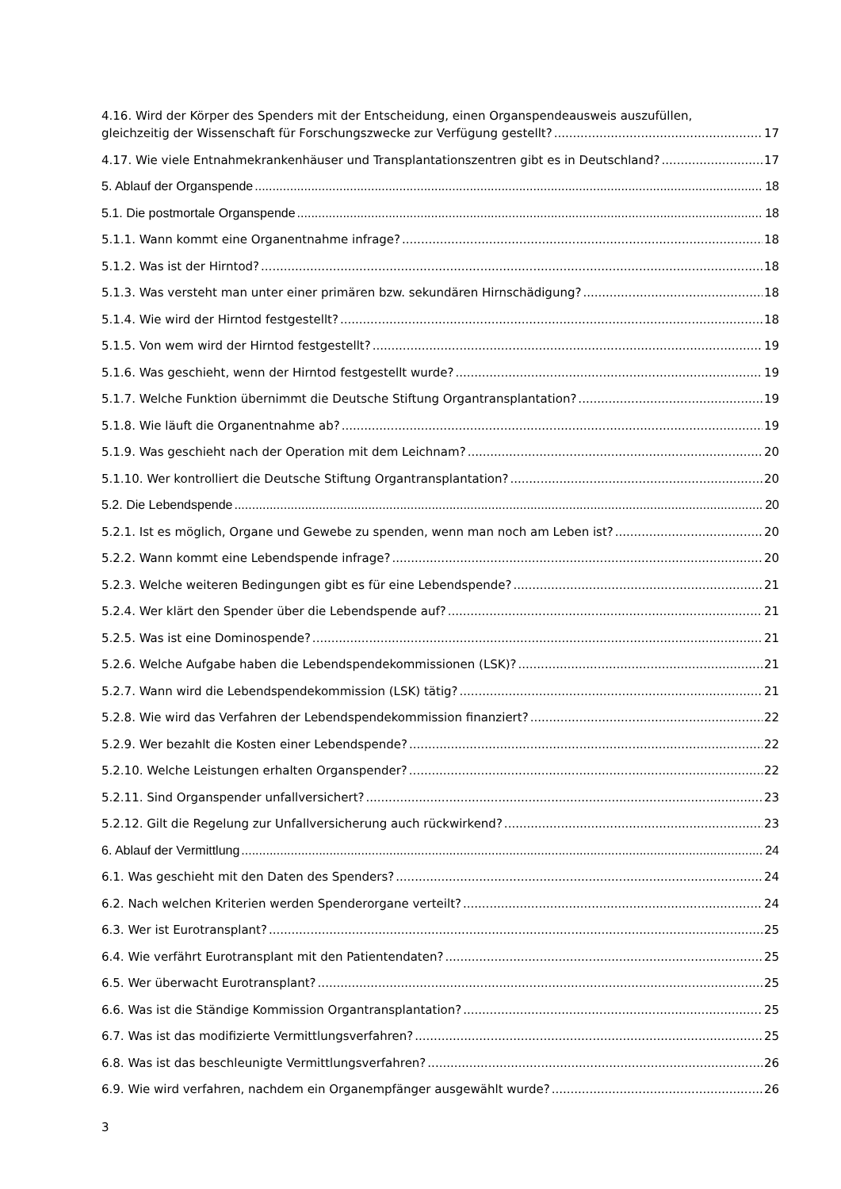4.16. Wird der Körper des Spenders mit der Entscheidung, einen Organspendeausweis auszufüllen,
gleichzeitig der Wissenschaft für Forschungszwecke zur Verfügung gestellt? 17
4.17. Wie viele Entnahmekrankenhäuser und Transplantationszentren gibt es in Deutschland? 17
5. Ablauf der Organspende 18
5.1. Die postmortale Organspende 18
5.1.1. Wann kommt eine Organentnahme infrage? 18
5.1.2. Was ist der Hirntod? 18
5.1.3. Was versteht man unter einer primären bzw. sekundären Hirnschädigung? 18
5.1.4. Wie wird der Hirntod festgestellt? 18
5.1.5. Von wem wird der Hirntod festgestellt? 19
5.1.6. Was geschieht, wenn der Hirntod festgestellt wurde? 19
5.1.7. Welche Funktion übernimmt die Deutsche Stiftung Organtransplantation? 19
5.1.8. Wie läuft die Organentnahme ab? 19
5.1.9. Was geschieht nach der Operation mit dem Leichnam? 20
5.1.10. Wer kontrolliert die Deutsche Stiftung Organtransplantation? 20
5.2. Die Lebendspende 20
5.2.1. Ist es möglich, Organe und Gewebe zu spenden, wenn man noch am Leben ist? 20
5.2.2. Wann kommt eine Lebendspende infrage? 20
5.2.3. Welche weiteren Bedingungen gibt es für eine Lebendspende? 21
5.2.4. Wer klärt den Spender über die Lebendspende auf? 21
5.2.5. Was ist eine Dominospende? 21
5.2.6. Welche Aufgabe haben die Lebendspendekommissionen (LSK)? 21
5.2.7. Wann wird die Lebendspendekommission (LSK) tätig? 21
5.2.8. Wie wird das Verfahren der Lebendspendekommission finanziert? 22
5.2.9. Wer bezahlt die Kosten einer Lebendspende? 22
5.2.10. Welche Leistungen erhalten Organspender? 22
5.2.11. Sind Organspender unfallversichert? 23
5.2.12. Gilt die Regelung zur Unfallversicherung auch rückwirkend? 23
6. Ablauf der Vermittlung 24
6.1. Was geschieht mit den Daten des Spenders? 24
6.2. Nach welchen Kriterien werden Spenderorgane verteilt? 24
6.3. Wer ist Eurotransplant? 25
6.4. Wie verfährt Eurotransplant mit den Patientendaten? 25
6.5. Wer überwacht Eurotransplant? 25
6.6. Was ist die Ständige Kommission Organtransplantation? 25
6.7. Was ist das modifizierte Vermittlungsverfahren? 25
6.8. Was ist das beschleunigte Vermittlungsverfahren? 26
6.9. Wie wird verfahren, nachdem ein Organempfänger ausgewählt wurde? 26
3